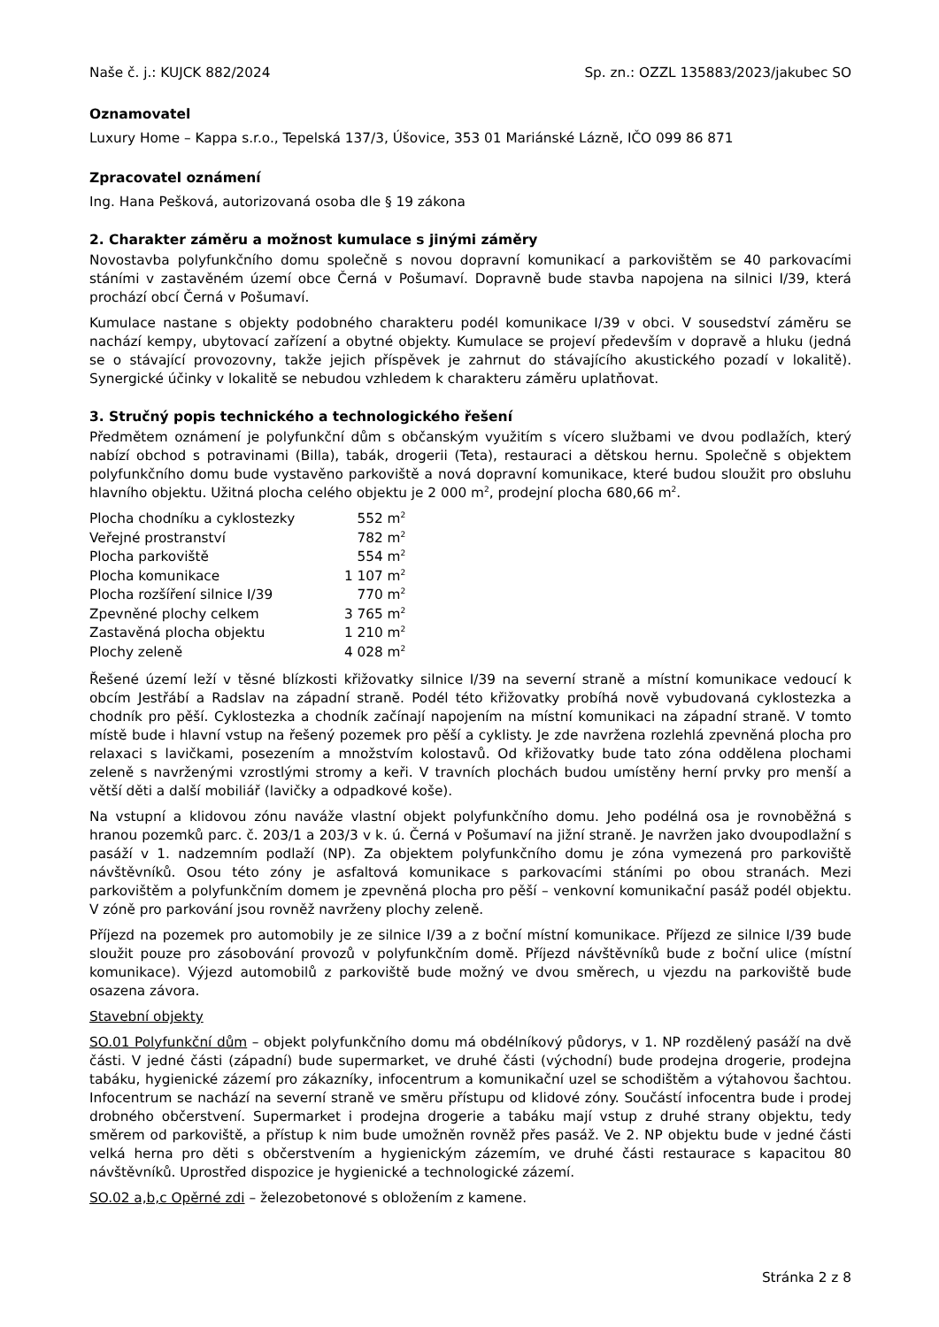Naše č. j.: KUJCK 882/2024 Sp. zn.: OZZL 135883/2023/jakubec SO
Oznamovatel
Luxury Home – Kappa s.r.o., Tepelská 137/3, Úšovice, 353 01 Mariánské Lázně, IČO 099 86 871
Zpracovatel oznámení
Ing. Hana Pešková, autorizovaná osoba dle § 19 zákona
2. Charakter záměru a možnost kumulace s jinými záměry
Novostavba polyfunkčního domu společně s novou dopravní komunikací a parkovištěm se 40 parkovacími stáními v zastavěném území obce Černá v Pošumaví. Dopravně bude stavba napojena na silnici I/39, která prochází obcí Černá v Pošumaví.
Kumulace nastane s objekty podobného charakteru podél komunikace I/39 v obci. V sousedství záměru se nachází kempy, ubytovací zařízení a obytné objekty. Kumulace se projeví především v dopravě a hluku (jedná se o stávající provozovny, takže jejich příspěvek je zahrnut do stávajícího akustického pozadí v lokalitě). Synergické účinky v lokalitě se nebudou vzhledem k charakteru záměru uplatňovat.
3. Stručný popis technického a technologického řešení
Předmětem oznámení je polyfunkční dům s občanským využitím s vícero službami ve dvou podlažích, který nabízí obchod s potravinami (Billa), tabák, drogerii (Teta), restauraci a dětskou hernu. Společně s objektem polyfunkčního domu bude vystavěno parkoviště a nová dopravní komunikace, které budou sloužit pro obsluhu hlavního objektu. Užitná plocha celého objektu je 2 000 m<sup>2</sup>, prodejní plocha 680,66 m<sup>2</sup>.
| Plocha chodníku a cyklostezky | 552 m<sup>2</sup> |
| Veřejné prostranství | 782 m<sup>2</sup> |
| Plocha parkoviště | 554 m<sup>2</sup> |
| Plocha komunikace | 1 107 m<sup>2</sup> |
| Plocha rozšíření silnice I/39 | 770 m<sup>2</sup> |
| Zpevněné plochy celkem | 3 765 m<sup>2</sup> |
| Zastavěná plocha objektu | 1 210 m<sup>2</sup> |
| Plochy zeleně | 4 028 m<sup>2</sup> |
Řešené území leží v těsné blízkosti křižovatky silnice I/39 na severní straně a místní komunikace vedoucí k obcím Jestřábí a Radslav na západní straně. Podél této křižovatky probíhá nově vybudovaná cyklostezka a chodník pro pěší. Cyklostezka a chodník začínají napojením na místní komunikaci na západní straně. V tomto místě bude i hlavní vstup na řešený pozemek pro pěší a cyklisty. Je zde navržena rozlehlá zpevněná plocha pro relaxaci s lavičkami, posezením a množstvím kolostavů. Od křižovatky bude tato zóna oddělena plochami zeleně s navrženými vzrostlými stromy a keři. V travních plochách budou umístěny herní prvky pro menší a větší děti a další mobiliář (lavičky a odpadkové koše).
Na vstupní a klidovou zónu naváže vlastní objekt polyfunkčního domu. Jeho podélná osa je rovnoběžná s hranou pozemků parc. č. 203/1 a 203/3 v k. ú. Černá v Pošumaví na jižní straně. Je navržen jako dvoupodlažní s pasáží v 1. nadzemním podlaží (NP). Za objektem polyfunkčního domu je zóna vymezená pro parkoviště návštěvníků. Osou této zóny je asfaltová komunikace s parkovacími stáními po obou stranách. Mezi parkovištěm a polyfunkčním domem je zpevněná plocha pro pěší – venkovní komunikační pasáž podél objektu. V zóně pro parkování jsou rovněž navrženy plochy zeleně.
Příjezd na pozemek pro automobily je ze silnice I/39 a z boční místní komunikace. Příjezd ze silnice I/39 bude sloužit pouze pro zásobování provozů v polyfunkčním domě. Příjezd návštěvníků bude z boční ulice (místní komunikace). Výjezd automobilů z parkoviště bude možný ve dvou směrech, u vjezdu na parkoviště bude osazena závora.
Stavební objekty
SO.01 Polyfunkční dům – objekt polyfunkčního domu má obdélníkový půdorys, v 1. NP rozdělený pasáží na dvě části. V jedné části (západní) bude supermarket, ve druhé části (východní) bude prodejna drogerie, prodejna tabáku, hygienické zázemí pro zákazníky, infocentrum a komunikační uzel se schodištěm a výtahovou šachtou. Infocentrum se nachází na severní straně ve směru přístupu od klidové zóny. Součástí infocentra bude i prodej drobného občerstvení. Supermarket i prodejna drogerie a tabáku mají vstup z druhé strany objektu, tedy směrem od parkoviště, a přístup k nim bude umožněn rovněž přes pasáž. Ve 2. NP objektu bude v jedné části velká herna pro děti s občerstvením a hygienickým zázemím, ve druhé části restaurace s kapacitou 80 návštěvníků. Uprostřed dispozice je hygienické a technologické zázemí.
SO.02 a,b,c Opěrné zdi – železobetonové s obložením z kamene.
Stránka 2 z 8